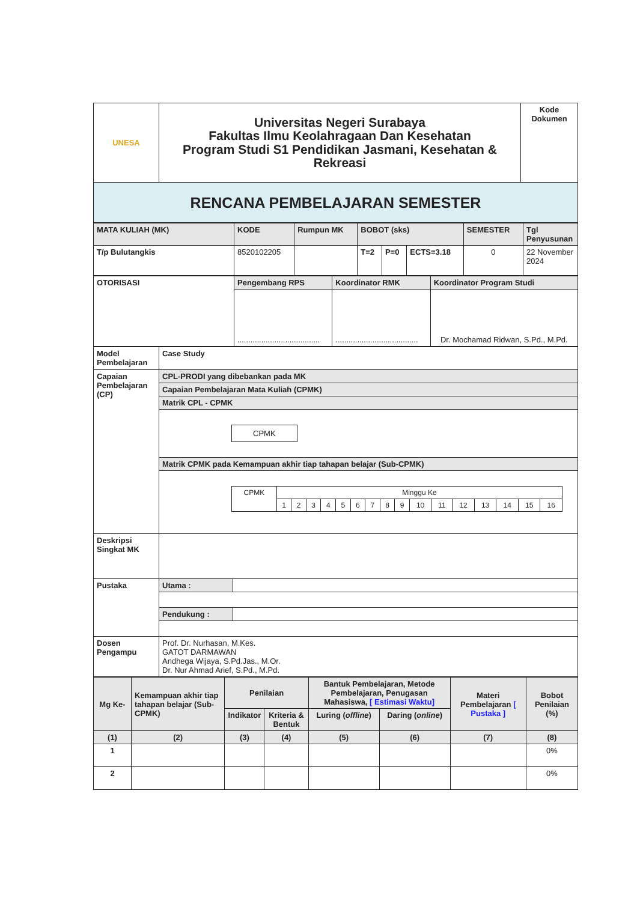| UNESA | Universitas Negeri Surabaya Fakultas Ilmu Keolahragaan Dan Kesehatan Program Studi S1 Pendidikan Jasmani, Kesehatan & Rekreasi | Kode Dokumen |
| RENCANA PEMBELAJARAN SEMESTER | | |
| MATA KULIAH (MK) | KODE | Rumpun MK | BOBOT (sks) | | | SEMESTER | Tgl Penyusunan |
| T/p Bulutangkis | 8520102205 | | T=2 | P=0 | ECTS=3.18 | 0 | 22 November 2024 |
| OTORISASI | Pengembang RPS | Koordinator RMK | Koordinator Program Studi |
| | ...................................... | ...................................... | Dr. Mochamad Ridwan, S.Pd., M.Pd. |
| Model Pembelajaran | Case Study |
| Capaian Pembelajaran (CP) | CPL-PRODI yang dibebankan pada MK |
| | Capaian Pembelajaran Mata Kuliah (CPMK) |
| | Matrik CPL - CPMK |
| | CPMK |
| | Matrik CPMK pada Kemampuan akhir tiap tahapan belajar (Sub-CPMK) |
| | / CPMK / Minggu Ke / / / / / / / / / / / / / / / / / / 1 / 2 / 3 / 4 / 5 / 6 / 7 / 8 / 9 / 10 / 11 / 12 / 13 / 14 / 15 / 16 / |
| Deskripsi Singkat MK | |
| Pustaka | / Utama : / / |
| | / Pendukung : / / |
| Dosen Pengampu | Prof. Dr. Nurhasan, M.Kes. GATOT DARMAWAN Andhega Wijaya, S.Pd.Jas., M.Or. Dr. Nur Ahmad Arief, S.Pd., M.Pd. |
| Mg Ke- | Kemampuan akhir tiap tahapan belajar (Sub-CPMK) | Penilaian | | Bantuk Pembelajaran, Metode Pembelajaran, Penugasan Mahasiswa, [ Estimasi Waktu] | | Materi Pembelajaran [ Pustaka ] | Bobot Penilaian (%) |
| | | Indikator | Kriteria & Bentuk | Luring ( offline ) | Daring ( online ) | | |
| (1) | (2) | (3) | (4) | (5) | (6) | (7) | (8) |
| 1 | | | | | | | 0% |
| 2 | | | | | | | 0% |